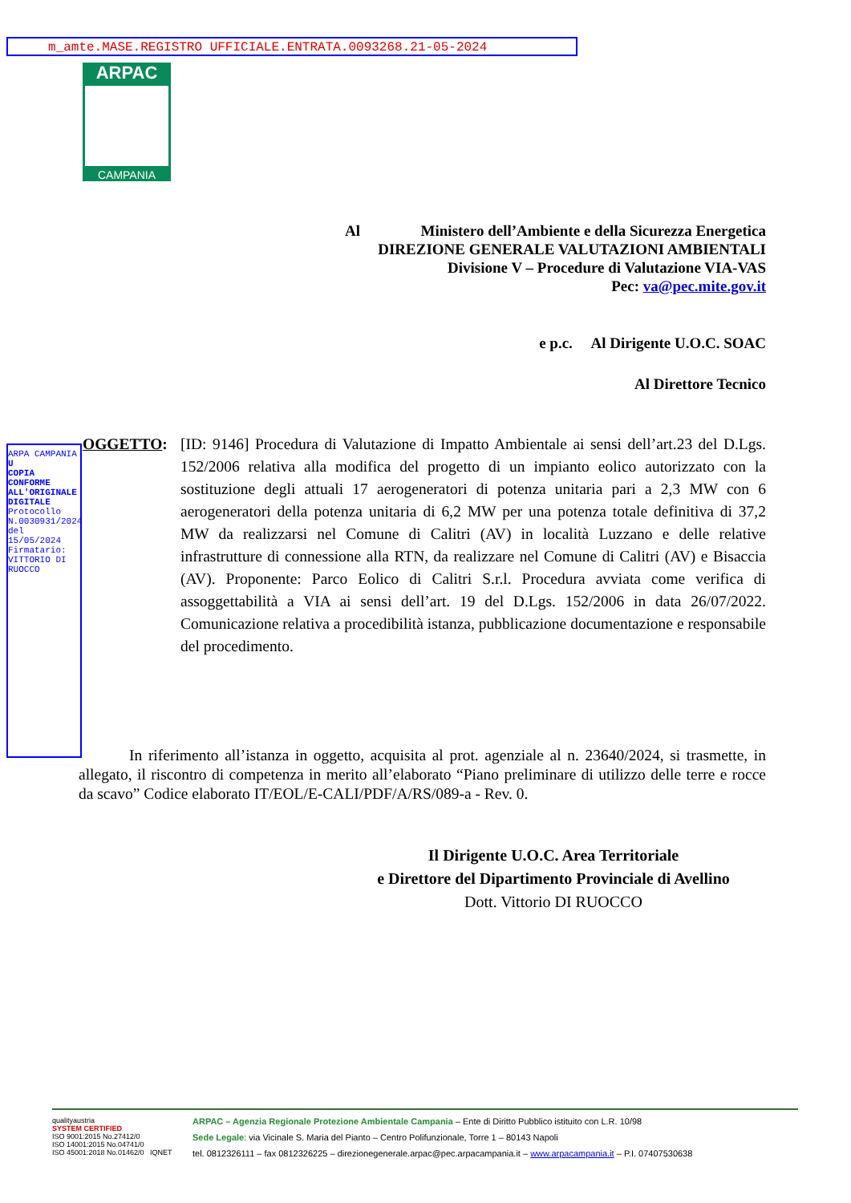m_amte.MASE.REGISTRO UFFICIALE.ENTRATA.0093268.21-05-2024
ARPAC
CAMPANIA
Al Ministero dell’Ambiente e della Sicurezza Energetica
DIREZIONE GENERALE VALUTAZIONI AMBIENTALI
Divisione V – Procedure di Valutazione VIA-VAS
Pec: va@pec.mite.gov.it
e p.c. Al Dirigente U.O.C. SOAC
Al Direttore Tecnico
ARPA CAMPANIA
U
COPIA CONFORME ALL'ORIGINALE DIGITALE
Protocollo N.0030931/2024 del 15/05/2024
Firmatario: VITTORIO DI RUOCCO
OGGETTO: [ID: 9146] Procedura di Valutazione di Impatto Ambientale ai sensi dell’art.23 del D.Lgs. 152/2006 relativa alla modifica del progetto di un impianto eolico autorizzato con la sostituzione degli attuali 17 aerogeneratori di potenza unitaria pari a 2,3 MW con 6 aerogeneratori della potenza unitaria di 6,2 MW per una potenza totale definitiva di 37,2 MW da realizzarsi nel Comune di Calitri (AV) in località Luzzano e delle relative infrastrutture di connessione alla RTN, da realizzare nel Comune di Calitri (AV) e Bisaccia (AV). Proponente: Parco Eolico di Calitri S.r.l. Procedura avviata come verifica di assoggettabilità a VIA ai sensi dell’art. 19 del D.Lgs. 152/2006 in data 26/07/2022. Comunicazione relativa a procedibilità istanza, pubblicazione documentazione e responsabile del procedimento.
In riferimento all’istanza in oggetto, acquisita al prot. agenziale al n. 23640/2024, si trasmette, in allegato, il riscontro di competenza in merito all’elaborato “Piano preliminare di utilizzo delle terre e rocce da scavo” Codice elaborato IT/EOL/E-CALI/PDF/A/RS/089-a - Rev. 0.
Il Dirigente U.O.C. Area Territoriale
e Direttore del Dipartimento Provinciale di Avellino
Dott. Vittorio DI RUOCCO
qualityaustria
SYSTEM CERTIFIED
ISO 9001:2015 No.27412/0
ISO 14001:2015 No.04741/0
ISO 45001:2018 No.01462/0 IQNET
ARPAC – Agenzia Regionale Protezione Ambientale Campania – Ente di Diritto Pubblico istituito con L.R. 10/98
Sede Legale: via Vicinale S. Maria del Pianto – Centro Polifunzionale, Torre 1 – 80143 Napoli
tel. 0812326111 – fax 0812326225 – direzionegenerale.arpac@pec.arpacampania.it – www.arpacampania.it – P.I. 07407530638